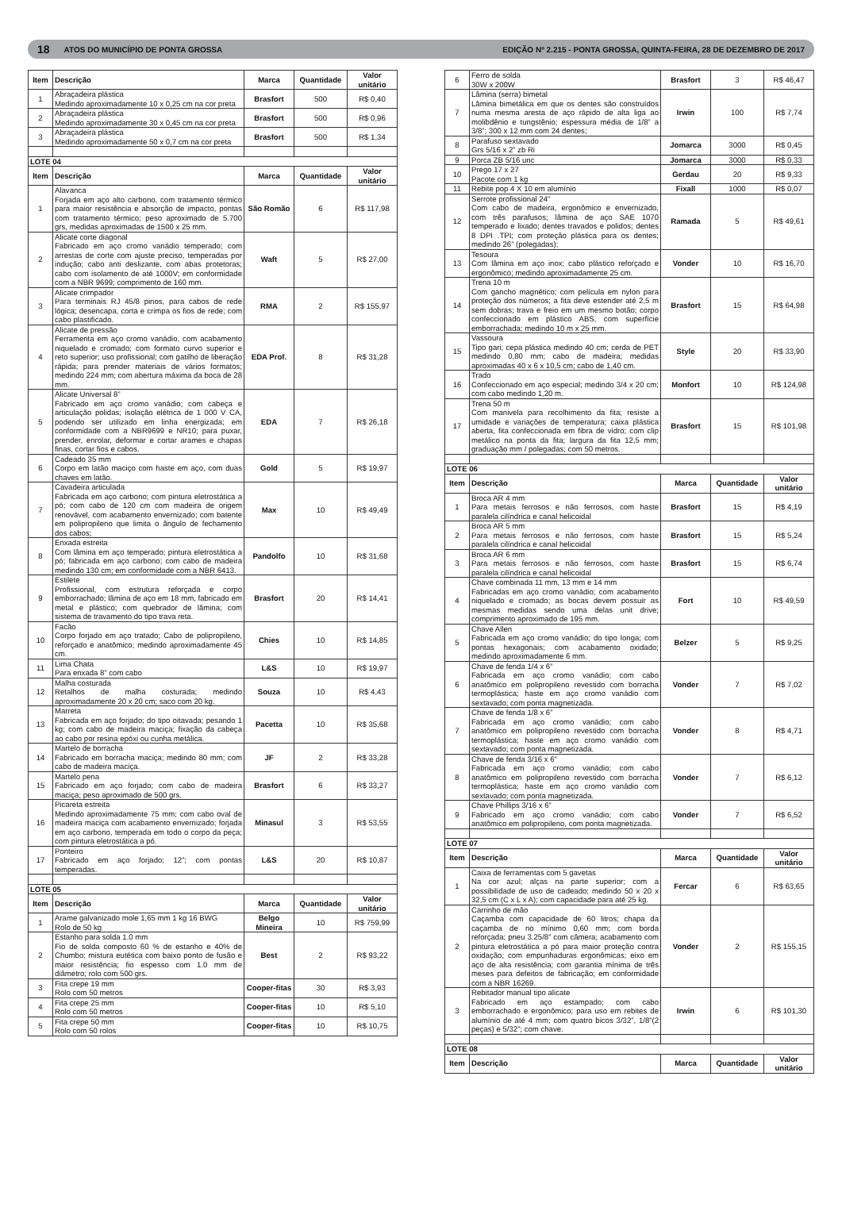18 ATOS DO MUNICÍPIO DE PONTA GROSSA EDIÇÃO Nº 2.215 - PONTA GROSSA, QUINTA-FEIRA, 28 DE DEZEMBRO DE 2017
| Item | Descrição | Marca | Quantidade | Valor unitário |
| --- | --- | --- | --- | --- |
| 1 | Abraçadeira plástica Medindo aproximadamente 10 x 0,25 cm na cor preta | Brasfort | 500 | R$ 0,40 |
| 2 | Abraçadeira plástica Medindo aproximadamente 30 x 0,45 cm na cor preta | Brasfort | 500 | R$ 0,96 |
| 3 | Abraçadeira plástica Medindo aproximadamente 50 x 0,7 cm na cor preta | Brasfort | 500 | R$ 1,34 |
| LOTE 04 | | | | |
| Item | Descrição | Marca | Quantidade | Valor unitário |
| 1 | Alavanca Forjada em aço alto carbono, com tratamento térmico para maior resistência e absorção de impacto, pontas com tratamento térmico; peso aproximado de 5.700 grs, medidas aproximadas de 1500 x 25 mm. | São Romão | 6 | R$ 117,98 |
| 2 | Alicate corte diagonal Fabricado em aço cromo vanádio temperado; com arrestas de corte com ajuste preciso, temperadas por indução; cabo anti deslizante, com abas protetoras; cabo com isolamento de até 1000V; em conformidade com a NBR 9699; comprimento de 160 mm. | Waft | 5 | R$ 27,00 |
| 3 | Alicate crimpador Para terminais RJ 45/8 pinos, para cabos de rede lógica; desencapa, corta e crimpa os fios de rede; com cabo plastificado. | RMA | 2 | R$ 155,97 |
| 4 | Alicate de pressão Ferramenta em aço cromo vanádio, com acabamento niquelado e cromado; com formato curvo superior e reto superior; uso profissional; com gatilho de liberação rápida; para prender materiais de vários formatos; medindo 224 mm; com abertura máxima da boca de 28 mm. | EDA Prof. | 8 | R$ 31,28 |
| 5 | Alicate Universal 8” Fabricado em aço cromo vanádio; com cabeça e articulação polidas; isolação elétrica de 1 000 V CA, podendo ser utilizado em linha energizada; em conformidade com a NBR9699 e NR10; para puxar, prender, enrolar, deformar e cortar arames e chapas finas, cortar fios e cabos. | EDA | 7 | R$ 26,18 |
| 6 | Cadeado 35 mm Corpo em latão maciço com haste em aço, com duas chaves em latão. | Gold | 5 | R$ 19,97 |
| 7 | Cavadeira articulada Fabricada em aço carbono; com pintura eletrostática a pó; com cabo de 120 cm com madeira de origem renovável, com acabamento envernizado; com batente em polipropileno que limita o ângulo de fechamento dos cabos; | Max | 10 | R$ 49,49 |
| 8 | Enxada estreita Com lâmina em aço temperado; pintura eletrostática a pó; fabricada em aço carbono; com cabo de madeira medindo 130 cm; em conformidade com a NBR 6413. | Pandolfo | 10 | R$ 31,68 |
| 9 | Estilete Profissional, com estrutura reforçada e corpo emborrachado; lâmina de aço em 18 mm, fabricado em metal e plástico; com quebrador de lâmina; com sistema de travamento do tipo trava reta. | Brasfort | 20 | R$ 14,41 |
| 10 | Facão Corpo forjado em aço tratado; Cabo de polipropileno, reforçado e anatômico; medindo aproximadamente 45 cm. | Chies | 10 | R$ 14,85 |
| 11 | Lima Chata Para enxada 8” com cabo | L&S | 10 | R$ 19,97 |
| 12 | Malha costurada Retalhos de malha costurada; medindo aproximadamente 20 x 20 cm; saco com 20 kg. | Souza | 10 | R$ 4,43 |
| 13 | Marreta Fabricada em aço forjado; do tipo oitavada; pesando 1 kg; com cabo de madeira maciça; fixação da cabeça ao cabo por resina epóxi ou cunha metálica. | Pacetta | 10 | R$ 35,68 |
| 14 | Martelo de borracha Fabricado em borracha maciça; medindo 80 mm; com cabo de madeira maciça. | JF | 2 | R$ 33,28 |
| 15 | Martelo pena Fabricado em aço forjado; com cabo de madeira maciça; peso aproximado de 500 grs. | Brasfort | 6 | R$ 33,27 |
| 16 | Picareta estreita Medindo aproximadamente 75 mm; com cabo oval de madeira maciça com acabamento envernizado; forjada em aço carbono, temperada em todo o corpo da peça; com pintura eletrostática a pó. | Minasul | 3 | R$ 53,55 |
| 17 | Ponteiro Fabricado em aço forjado; 12”; com pontas temperadas. | L&S | 20 | R$ 10,87 |
| LOTE 05 | | | | |
| Item | Descrição | Marca | Quantidade | Valor unitário |
| 1 | Arame galvanizado mole 1,65 mm 1 kg 16 BWG Rolo de 50 kg | Belgo Mineira | 10 | R$ 759,99 |
| 2 | Estanho para solda 1.0 mm Fio de solda composto 60 % de estanho e 40% de Chumbo; mistura eutética com baixo ponto de fusão e maior resistência; fio espesso com 1.0 mm de diâmetro; rolo com 500 grs. | Best | 2 | R$ 93,22 |
| 3 | Fita crepe 19 mm Rolo com 50 metros | Cooper-fitas | 30 | R$ 3,93 |
| 4 | Fita crepe 25 mm Rolo com 50 metros | Cooper-fitas | 10 | R$ 5,10 |
| 5 | Fita crepe 50 mm Rolo com 50 rolos | Cooper-fitas | 10 | R$ 10,75 |
| 6 | Ferro de solda 30W x 200W | Brasfort | 3 | R$ 46,47 |
| 7 | Lâmina (serra) bimetal Lâmina bimetálica em que os dentes são construídos numa mesma aresta de aço rápido de alta liga ao molibdênio e tungstênio; espessura média de 1/8” a 3/8”; 300 x 12 mm com 24 dentes; | Irwin | 100 | R$ 7,74 |
| 8 | Parafuso sextavado Grs 5/16 x 2” zb Ri | Jomarca | 3000 | R$ 0,45 |
| 9 | Porca ZB 5/16 unc | Jomarca | 3000 | R$ 0,33 |
| 10 | Prego 17 x 27 Pacote com 1 kg | Gerdau | 20 | R$ 9,33 |
| 11 | Rebite pop 4 X 10 em alumínio | Fixall | 1000 | R$ 0,07 |
| 12 | Serrote profissional 24” Com cabo de madeira, ergonômico e envernizado, com três parafusos; lâmina de aço SAE 1070 temperado e lixado; dentes travados e polidos; dentes 8 DPI .TPI; com proteção plástica para os dentes; medindo 26” (polegadas); | Ramada | 5 | R$ 49,61 |
| 13 | Tesoura Com lâmina em aço inox; cabo plástico reforçado e ergonômico; medindo aproximadamente 25 cm. | Vonder | 10 | R$ 16,70 |
| 14 | Trena 10 m Com gancho magnético; com película em nylon para proteção dos números; a fita deve estender até 2,5 m sem dobras; trava e freio em um mesmo botão; corpo confeccionado em plástico ABS, com superfície emborrachada; medindo 10 m x 25 mm. | Brasfort | 15 | R$ 64,98 |
| 15 | Vassoura Tipo gari; cepa plástica medindo 40 cm; cerda de PET medindo 0,80 mm; cabo de madeira; medidas aproximadas 40 x 6 x 10,5 cm; cabo de 1,40 cm. | Style | 20 | R$ 33,90 |
| 16 | Trado Confeccionado em aço especial; medindo 3/4 x 20 cm; com cabo medindo 1,20 m. | Monfort | 10 | R$ 124,98 |
| 17 | Trena 50 m Com manivela para recolhimento da fita; resiste a umidade e variações de temperatura; caixa plástica aberta, fita confeccionada em fibra de vidro; com clip metálico na ponta da fita; largura da fita 12,5 mm; graduação mm / polegadas; com 50 metros. | Brasfort | 15 | R$ 101,98 |
| LOTE 06 | | | | |
| Item | Descrição | Marca | Quantidade | Valor unitário |
| 1 | Broca AR 4 mm Para metais ferrosos e não ferrosos, com haste paralela cilíndrica e canal helicoidal | Brasfort | 15 | R$ 4,19 |
| 2 | Broca AR 5 mm Para metais ferrosos e não ferrosos, com haste paralela cilíndrica e canal helicoidal | Brasfort | 15 | R$ 5,24 |
| 3 | Broca AR 6 mm Para metais ferrosos e não ferrosos, com haste paralela cilíndrica e canal helicoidal | Brasfort | 15 | R$ 6,74 |
| 4 | Chave combinada 11 mm, 13 mm e 14 mm Fabricadas em aço cromo vanádio; com acabamento niquelado e cromado; as bocas devem possuir as mesmas medidas sendo uma delas unit drive; comprimento aproximado de 195 mm. | Fort | 10 | R$ 49,59 |
| 5 | Chave Allen Fabricada em aço cromo vanádio; do tipo longa; com pontas hexagonais; com acabamento oxidado; medindo aproximadamente 6 mm. | Belzer | 5 | R$ 9,25 |
| 6 | Chave de fenda 1/4 x 6” Fabricada em aço cromo vanádio; com cabo anatômico em polipropileno revestido com borracha termoplástica; haste em aço cromo vanádio com sextavado; com ponta magnetizada. | Vonder | 7 | R$ 7,02 |
| 7 | Chave de fenda 1/8 x 6” Fabricada em aço cromo vanádio; com cabo anatômico em polipropileno revestido com borracha termoplástica; haste em aço cromo vanádio com sextavado; com ponta magnetizada. | Vonder | 8 | R$ 4,71 |
| 8 | Chave de fenda 3/16 x 6” Fabricada em aço cromo vanádio; com cabo anatômico em polipropileno revestido com borracha termoplástica; haste em aço cromo vanádio com sextavado; com ponta magnetizada. | Vonder | 7 | R$ 6,12 |
| 9 | Chave Phillips 3/16 x 6” Fabricado em aço cromo vanádio; com cabo anatômico em polipropileno, com ponta magnetizada. | Vonder | 7 | R$ 6,52 |
| LOTE 07 | | | | |
| Item | Descrição | Marca | Quantidade | Valor unitário |
| 1 | Caixa de ferramentas com 5 gavetas Na cor azul; alças na parte superior; com a possibilidade de uso de cadeado; medindo 50 x 20 x 32,5 cm (C x L x A); com capacidade para até 25 kg. | Fercar | 6 | R$ 63,65 |
| 2 | Carrinho de mão Caçamba com capacidade de 60 litros; chapa da caçamba de no mínimo 0,60 mm; com borda reforçada; pneu 3.25/8” com câmera; acabamento com pintura eletrostática a pó para maior proteção contra oxidação; com empunhaduras ergonômicas; eixo em aço de alta resistência; com garantia mínima de três meses para defeitos de fabricação; em conformidade com a NBR 16269. | Vonder | 2 | R$ 155,15 |
| 3 | Rebitador manual tipo alicate Fabricado em aço estampado; com cabo emborrachado e ergonômico; para uso em rebites de alumínio de até 4 mm; com quatro bicos 3/32”, 1/8”(2 peças) e 5/32”; com chave. | Irwin | 6 | R$ 101,30 |
| LOTE 08 | | | | |
| Item | Descrição | Marca | Quantidade | Valor unitário |